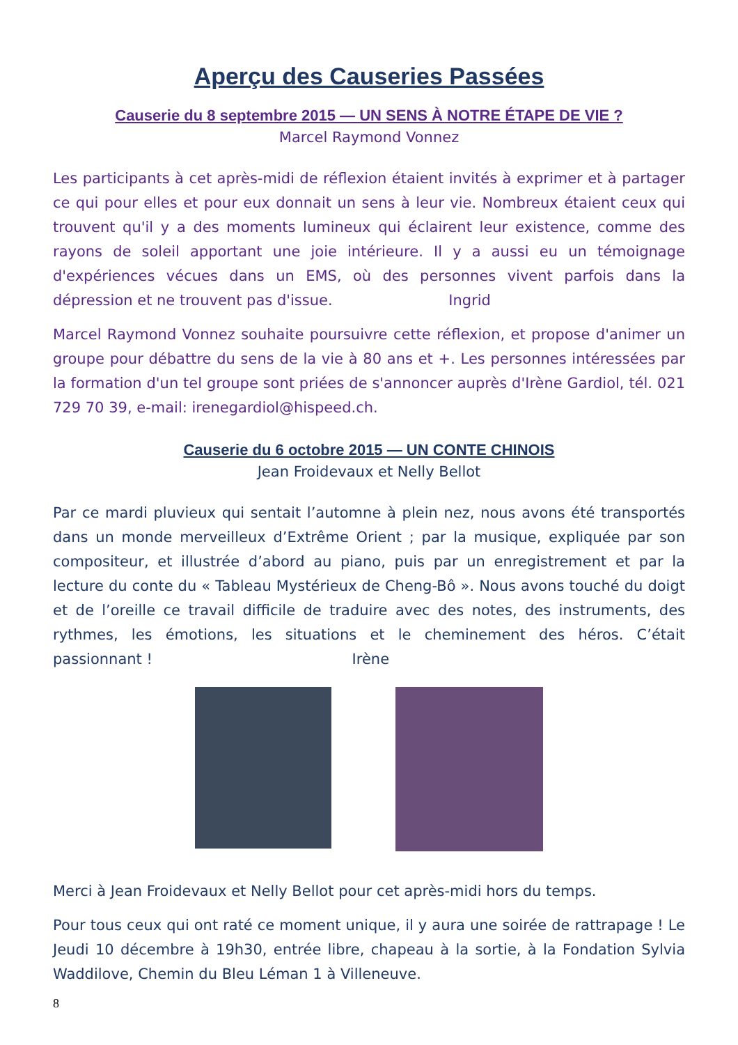Aperçu des Causeries Passées
Causerie du 8 septembre 2015 — UN SENS À NOTRE ÉTAPE DE VIE ?
Marcel Raymond Vonnez
Les participants à cet après-midi de réflexion étaient invités à exprimer et à partager ce qui pour elles et pour eux donnait un sens à leur vie. Nombreux étaient ceux qui trouvent qu'il y a des moments lumineux qui éclairent leur existence, comme des rayons de soleil apportant une joie intérieure. Il y a aussi eu un témoignage d'expériences vécues dans un EMS, où des personnes vivent parfois dans la dépression et ne trouvent pas d'issue. Ingrid
Marcel Raymond Vonnez souhaite poursuivre cette réflexion, et propose d'animer un groupe pour débattre du sens de la vie à 80 ans et +. Les personnes intéressées par la formation d'un tel groupe sont priées de s'annoncer auprès d'Irène Gardiol, tél. 021 729 70 39, e-mail: irenegardiol@hispeed.ch.
Causerie du 6 octobre 2015 — UN CONTE CHINOIS
Jean Froidevaux et Nelly Bellot
Par ce mardi pluvieux qui sentait l’automne à plein nez, nous avons été transportés dans un monde merveilleux d’Extrême Orient ; par la musique, expliquée par son compositeur, et illustrée d’abord au piano, puis par un enregistrement et par la lecture du conte du « Tableau Mystérieux de Cheng-Bô ». Nous avons touché du doigt et de l’oreille ce travail difficile de traduire avec des notes, des instruments, des rythmes, les émotions, les situations et le cheminement des héros. C’était passionnant ! Irène
Merci à Jean Froidevaux et Nelly Bellot pour cet après-midi hors du temps.
Pour tous ceux qui ont raté ce moment unique, il y aura une soirée de rattrapage ! Le Jeudi 10 décembre à 19h30, entrée libre, chapeau à la sortie, à la Fondation Sylvia Waddilove, Chemin du Bleu Léman 1 à Villeneuve.
8